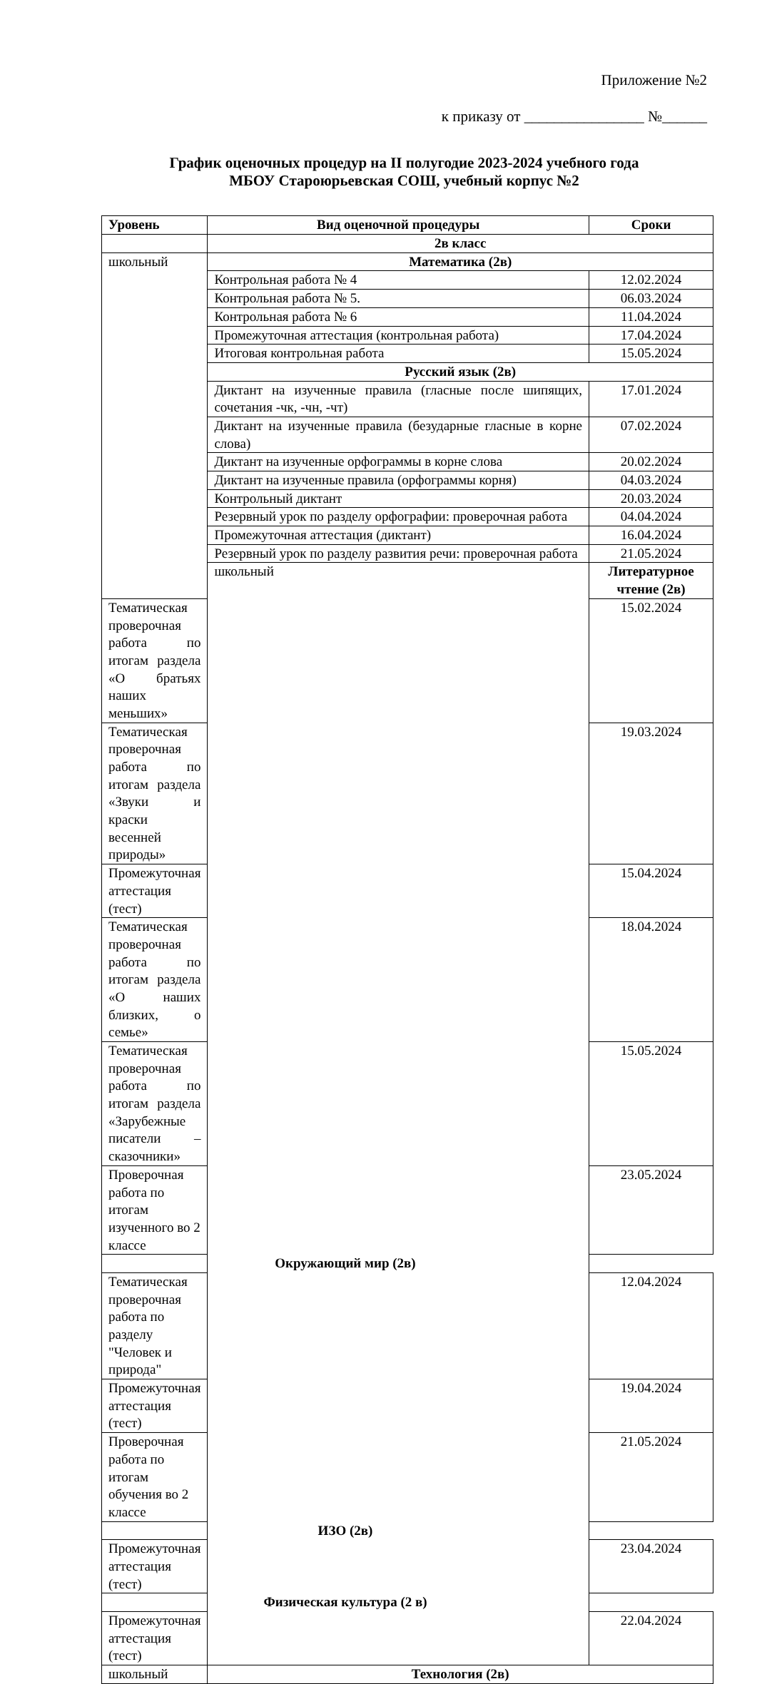Приложение №2
к приказу от ________________ №______
График оценочных процедур на II полугодие 2023-2024 учебного года
МБОУ Староюрьевская СОШ, учебный корпус №2
| Уровень | Вид оценочной процедуры | Сроки |
| --- | --- | --- |
| | 2в класс | |
| школьный | Математика (2в) | |
| | Контрольная работа № 4 | 12.02.2024 |
| | Контрольная работа № 5. | 06.03.2024 |
| | Контрольная работа № 6 | 11.04.2024 |
| | Промежуточная аттестация (контрольная работа) | 17.04.2024 |
| | Итоговая контрольная работа | 15.05.2024 |
| | Русский язык (2в) | |
| | Диктант на изученные правила (гласные после шипящих, сочетания -чк, -чн, -чт) | 17.01.2024 |
| | Диктант на изученные правила (безударные гласные в корне слова) | 07.02.2024 |
| | Диктант на изученные орфограммы в корне слова | 20.02.2024 |
| | Диктант на изученные правила (орфограммы корня) | 04.03.2024 |
| | Контрольный диктант | 20.03.2024 |
| | Резервный урок по разделу орфографии: проверочная работа | 04.04.2024 |
| | Промежуточная аттестация (диктант) | 16.04.2024 |
| | Резервный урок по разделу развития речи: проверочная работа | 21.05.2024 |
| | школьный | Литературное чтение (2в) |
| Тематическая проверочная работа по итогам раздела «О братьях наших меньших» | | 15.02.2024 |
| Тематическая проверочная работа по итогам раздела «Звуки и краски весенней природы» | | 19.03.2024 |
| Промежуточная аттестация (тест) | | 15.04.2024 |
| Тематическая проверочная работа по итогам раздела «О наших близких, о семье» | | 18.04.2024 |
| Тематическая проверочная работа по итогам раздела «Зарубежные писатели – сказочники» | | 15.05.2024 |
| Проверочная работа по итогам изученного во 2 классе | | 23.05.2024 |
| Окружающий мир (2в) | | |
| Тематическая проверочная работа по разделу "Человек и природа" | | 12.04.2024 |
| Промежуточная аттестация (тест) | | 19.04.2024 |
| Проверочная работа по итогам обучения во 2 классе | | 21.05.2024 |
| ИЗО (2в) | | |
| Промежуточная аттестация (тест) | | 23.04.2024 |
| Физическая культура (2 в) | | |
| Промежуточная аттестация (тест) | | 22.04.2024 |
| школьный | Технология (2в) | |